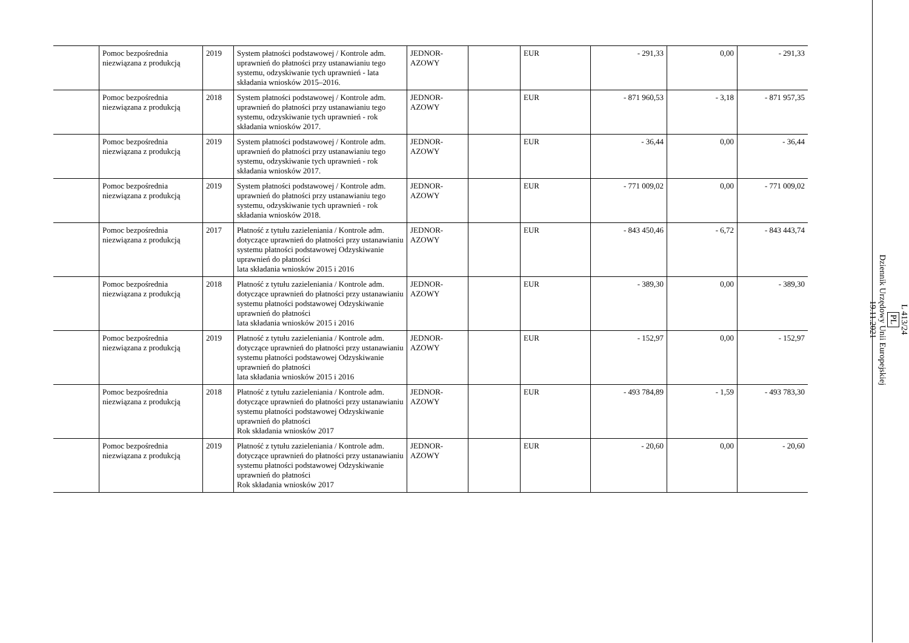| | Pomoc bezpośrednia niezwiązana z produkcją | 2019 | System płatności podstawowej / Kontrole adm. uprawnień do płatności przy ustanawianiu tego systemu, odzyskiwanie tych uprawnień - lata składania wniosków 2015–2016. | JEDNOR- AZOWY | | EUR | - 291,33 | 0,00 | - 291,33 |
| | Pomoc bezpośrednia niezwiązana z produkcją | 2018 | System płatności podstawowej / Kontrole adm. uprawnień do płatności przy ustanawianiu tego systemu, odzyskiwanie tych uprawnień - rok składania wniosków 2017. | JEDNOR- AZOWY | | EUR | - 871 960,53 | - 3,18 | - 871 957,35 |
| | Pomoc bezpośrednia niezwiązana z produkcją | 2019 | System płatności podstawowej / Kontrole adm. uprawnień do płatności przy ustanawianiu tego systemu, odzyskiwanie tych uprawnień - rok składania wniosków 2017. | JEDNOR- AZOWY | | EUR | - 36,44 | 0,00 | - 36,44 |
| | Pomoc bezpośrednia niezwiązana z produkcją | 2019 | System płatności podstawowej / Kontrole adm. uprawnień do płatności przy ustanawianiu tego systemu, odzyskiwanie tych uprawnień - rok składania wniosków 2018. | JEDNOR- AZOWY | | EUR | - 771 009,02 | 0,00 | - 771 009,02 |
| | Pomoc bezpośrednia niezwiązana z produkcją | 2017 | Płatność z tytułu zazieleniania / Kontrole adm. dotyczące uprawnień do płatności przy ustanawianiu systemu płatności podstawowej Odzyskiwanie uprawnień do płatności lata składania wniosków 2015 i 2016 | JEDNOR- AZOWY | | EUR | - 843 450,46 | - 6,72 | - 843 443,74 |
| | Pomoc bezpośrednia niezwiązana z produkcją | 2018 | Płatność z tytułu zazieleniania / Kontrole adm. dotyczące uprawnień do płatności przy ustanawianiu systemu płatności podstawowej Odzyskiwanie uprawnień do płatności lata składania wniosków 2015 i 2016 | JEDNOR- AZOWY | | EUR | - 389,30 | 0,00 | - 389,30 |
| | Pomoc bezpośrednia niezwiązana z produkcją | 2019 | Płatność z tytułu zazieleniania / Kontrole adm. dotyczące uprawnień do płatności przy ustanawianiu systemu płatności podstawowej Odzyskiwanie uprawnień do płatności lata składania wniosków 2015 i 2016 | JEDNOR- AZOWY | | EUR | - 152,97 | 0,00 | - 152,97 |
| | Pomoc bezpośrednia niezwiązana z produkcją | 2018 | Płatność z tytułu zazieleniania / Kontrole adm. dotyczące uprawnień do płatności przy ustanawianiu systemu płatności podstawowej Odzyskiwanie uprawnień do płatności Rok składania wniosków 2017 | JEDNOR- AZOWY | | EUR | - 493 784,89 | - 1,59 | - 493 783,30 |
| | Pomoc bezpośrednia niezwiązana z produkcją | 2019 | Płatność z tytułu zazieleniania / Kontrole adm. dotyczące uprawnień do płatności przy ustanawianiu systemu płatności podstawowej Odzyskiwanie uprawnień do płatności Rok składania wniosków 2017 | JEDNOR- AZOWY | | EUR | - 20,60 | 0,00 | - 20,60 |
L 413/24
PL
Dziennik Urzędowy Unii Europejskiej
19.11.2021